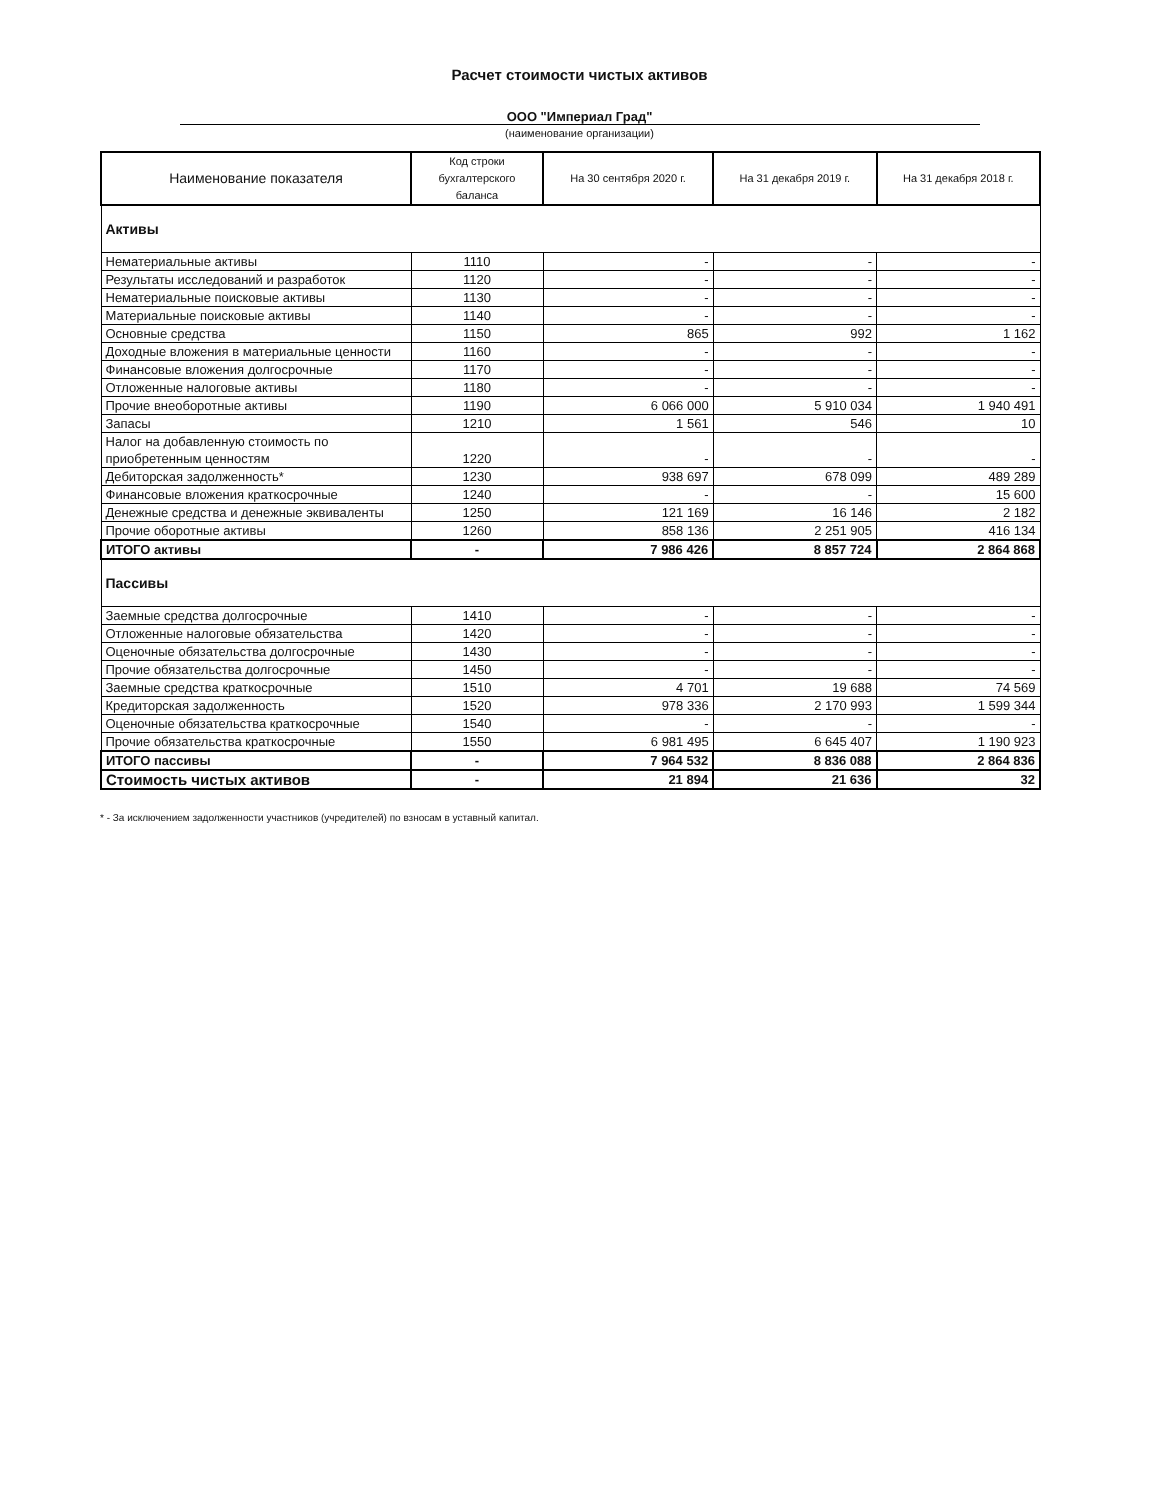Расчет стоимости чистых активов
ООО "Империал Град"
(наименование организации)
| Наименование показателя | Код строки бухгалтерского баланса | На 30 сентября 2020 г. | На 31 декабря 2019 г. | На 31 декабря 2018 г. |
| --- | --- | --- | --- | --- |
| Активы | | | | |
| Нематериальные активы | 1110 | - | - | - |
| Результаты исследований и разработок | 1120 | - | - | - |
| Нематериальные поисковые активы | 1130 | - | - | - |
| Материальные поисковые активы | 1140 | - | - | - |
| Основные средства | 1150 | 865 | 992 | 1 162 |
| Доходные вложения в материальные ценности | 1160 | - | - | - |
| Финансовые вложения долгосрочные | 1170 | - | - | - |
| Отложенные налоговые активы | 1180 | - | - | - |
| Прочие внеоборотные активы | 1190 | 6 066 000 | 5 910 034 | 1 940 491 |
| Запасы | 1210 | 1 561 | 546 | 10 |
| Налог на добавленную стоимость по приобретенным ценностям | 1220 | - | - | - |
| Дебиторская задолженность* | 1230 | 938 697 | 678 099 | 489 289 |
| Финансовые вложения краткосрочные | 1240 | - | - | 15 600 |
| Денежные средства и денежные эквиваленты | 1250 | 121 169 | 16 146 | 2 182 |
| Прочие оборотные активы | 1260 | 858 136 | 2 251 905 | 416 134 |
| ИТОГО активы | - | 7 986 426 | 8 857 724 | 2 864 868 |
| Пассивы | | | | |
| Заемные средства долгосрочные | 1410 | - | - | - |
| Отложенные налоговые обязательства | 1420 | - | - | - |
| Оценочные обязательства долгосрочные | 1430 | - | - | - |
| Прочие обязательства долгосрочные | 1450 | - | - | - |
| Заемные средства краткосрочные | 1510 | 4 701 | 19 688 | 74 569 |
| Кредиторская задолженность | 1520 | 978 336 | 2 170 993 | 1 599 344 |
| Оценочные обязательства краткосрочные | 1540 | - | - | - |
| Прочие обязательства краткосрочные | 1550 | 6 981 495 | 6 645 407 | 1 190 923 |
| ИТОГО пассивы | - | 7 964 532 | 8 836 088 | 2 864 836 |
| Стоимость чистых активов | - | 21 894 | 21 636 | 32 |
* - За исключением задолженности участников (учредителей) по взносам в уставный капитал.